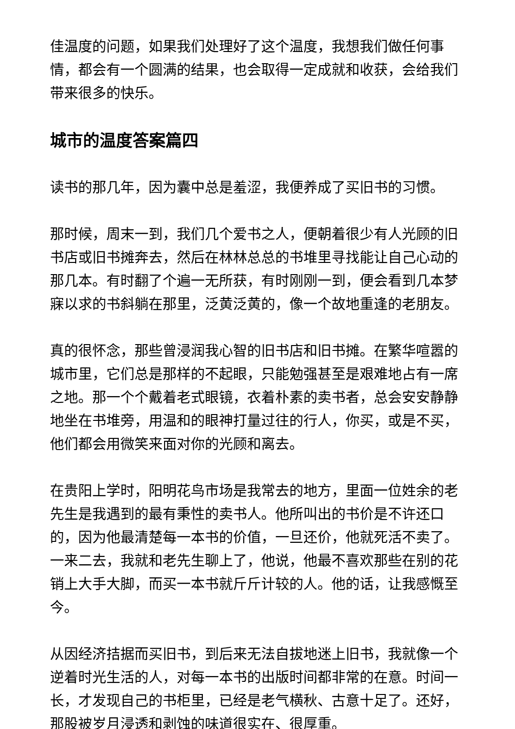佳温度的问题，如果我们处理好了这个温度，我想我们做任何事情，都会有一个圆满的结果，也会取得一定成就和收获，会给我们带来很多的快乐。
城市的温度答案篇四
读书的那几年，因为囊中总是羞涩，我便养成了买旧书的习惯。
那时候，周末一到，我们几个爱书之人，便朝着很少有人光顾的旧书店或旧书摊奔去，然后在林林总总的书堆里寻找能让自己心动的那几本。有时翻了个遍一无所获，有时刚刚一到，便会看到几本梦寐以求的书斜躺在那里，泛黄泛黄的，像一个故地重逢的老朋友。
真的很怀念，那些曾浸润我心智的旧书店和旧书摊。在繁华喧嚣的城市里，它们总是那样的不起眼，只能勉强甚至是艰难地占有一席之地。那一个个戴着老式眼镜，衣着朴素的卖书者，总会安安静静地坐在书堆旁，用温和的眼神打量过往的行人，你买，或是不买，他们都会用微笑来面对你的光顾和离去。
在贵阳上学时，阳明花鸟市场是我常去的地方，里面一位姓余的老先生是我遇到的最有秉性的卖书人。他所叫出的书价是不许还口的，因为他最清楚每一本书的价值，一旦还价，他就死活不卖了。一来二去，我就和老先生聊上了，他说，他最不喜欢那些在别的花销上大手大脚，而买一本书就斤斤计较的人。他的话，让我感慨至今。
从因经济拮据而买旧书，到后来无法自拔地迷上旧书，我就像一个逆着时光生活的人，对每一本书的出版时间都非常的在意。时间一长，才发现自己的书柜里，已经是老气横秋、古意十足了。还好，那股被岁月浸透和剥蚀的味道很实在、很厚重。